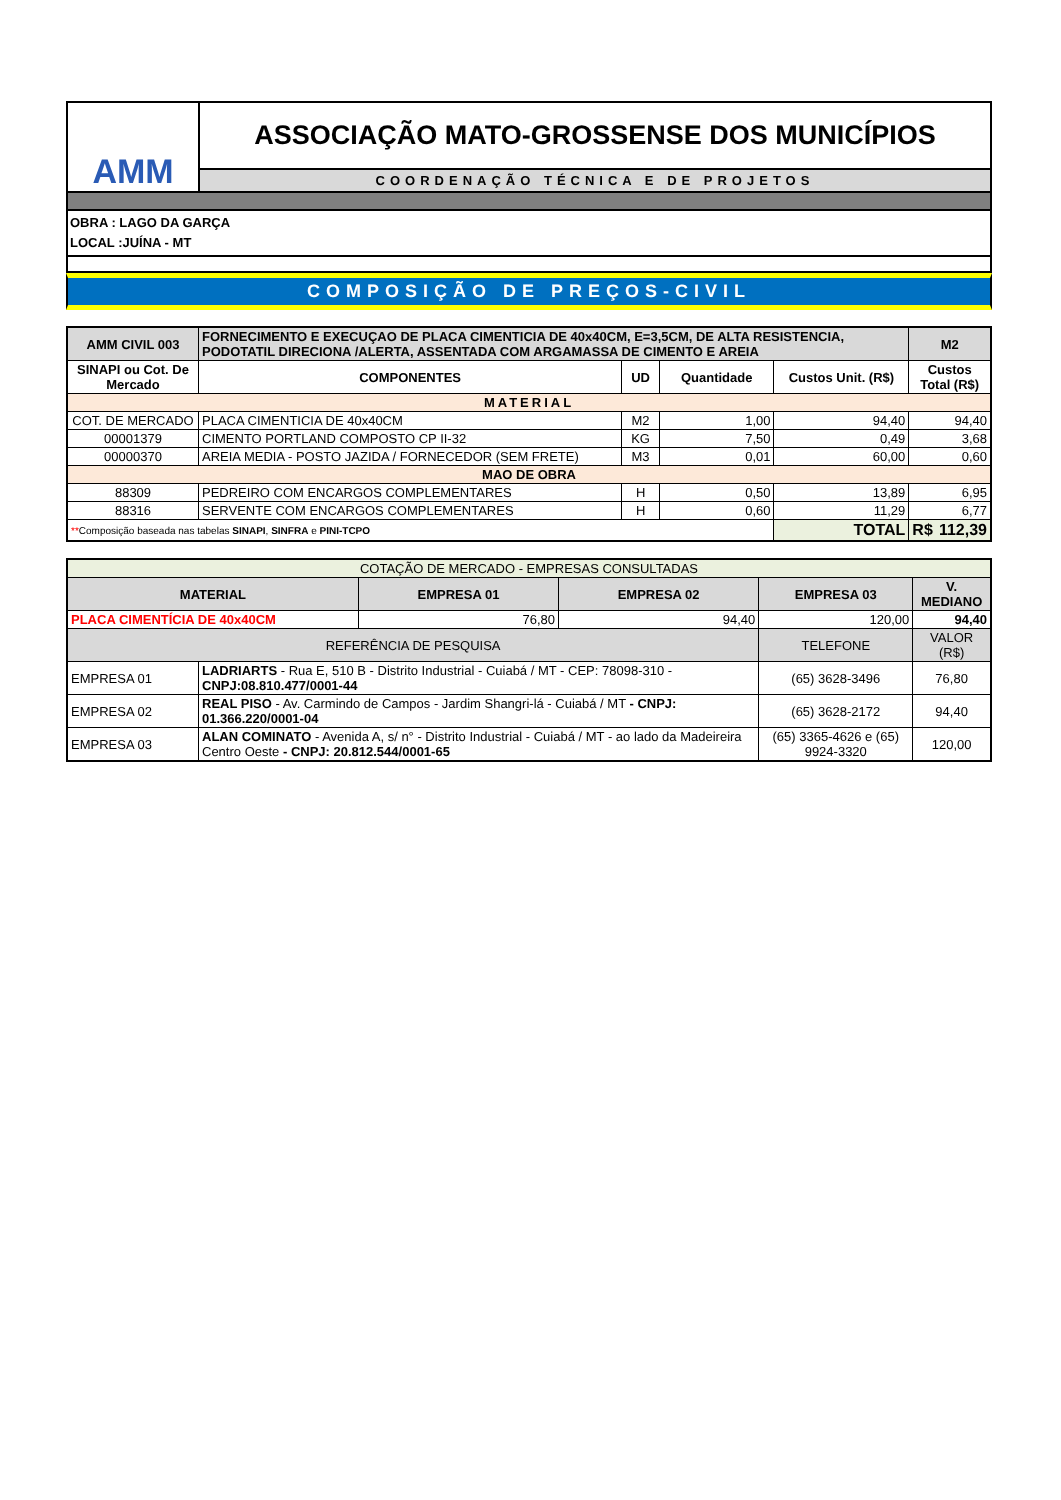AMM
ASSOCIAÇÃO MATO-GROSSENSE DOS MUNICÍPIOS
COORDENAÇÃO TÉCNICA E DE PROJETOS
OBRA : LAGO DA GARÇA
LOCAL :JUÍNA - MT
COMPOSIÇÃO DE PREÇOS-CIVIL
| AMM CIVIL 003 | FORNECIMENTO E EXECUÇAO DE PLACA CIMENTICIA DE 40x40CM, E=3,5CM, DE ALTA RESISTENCIA, PODOTATIL DIRECIONA /ALERTA, ASSENTADA COM ARGAMASSA DE CIMENTO E AREIA | | | | M2 |
| SINAPI ou Cot. De Mercado | COMPONENTES | UD | Quantidade | Custos Unit. (R$) | Custos Total (R$) |
| MATERIAL | | | | | |
| COT. DE MERCADO | PLACA CIMENTICIA DE 40x40CM | M2 | 1,00 | 94,40 | 94,40 |
| 00001379 | CIMENTO PORTLAND COMPOSTO CP II-32 | KG | 7,50 | 0,49 | 3,68 |
| 00000370 | AREIA MEDIA - POSTO JAZIDA / FORNECEDOR (SEM FRETE) | M3 | 0,01 | 60,00 | 0,60 |
| MAO DE OBRA | | | | | |
| 88309 | PEDREIRO COM ENCARGOS COMPLEMENTARES | H | 0,50 | 13,89 | 6,95 |
| 88316 | SERVENTE COM ENCARGOS COMPLEMENTARES | H | 0,60 | 11,29 | 6,77 |
| ** Composição baseada nas tabelas SINAPI , SINFRA e PINI-TCPO | | | | TOTAL | R$ 112,39 |
| COTAÇÃO DE MERCADO - EMPRESAS CONSULTADAS | | | | | |
| MATERIAL | | EMPRESA 01 | EMPRESA 02 | EMPRESA 03 | V. MEDIANO |
| PLACA CIMENTÍCIA DE 40x40CM | | 76,80 | 94,40 | 120,00 | 94,40 |
| REFERÊNCIA DE PESQUISA | | | | TELEFONE | VALOR (R$) |
| EMPRESA 01 | LADRIARTS - Rua E, 510 B - Distrito Industrial - Cuiabá / MT - CEP: 78098-310 - CNPJ:08.810.477/0001-44 | | | (65) 3628-3496 | 76,80 |
| EMPRESA 02 | REAL PISO - Av. Carmindo de Campos - Jardim Shangri-lá - Cuiabá / MT - CNPJ: 01.366.220/0001-04 | | | (65) 3628-2172 | 94,40 |
| EMPRESA 03 | ALAN COMINATO - Avenida A, s/ n° - Distrito Industrial - Cuiabá / MT - ao lado da Madeireira Centro Oeste - CNPJ: 20.812.544/0001-65 | | | (65) 3365-4626 e (65) 9924-3320 | 120,00 |